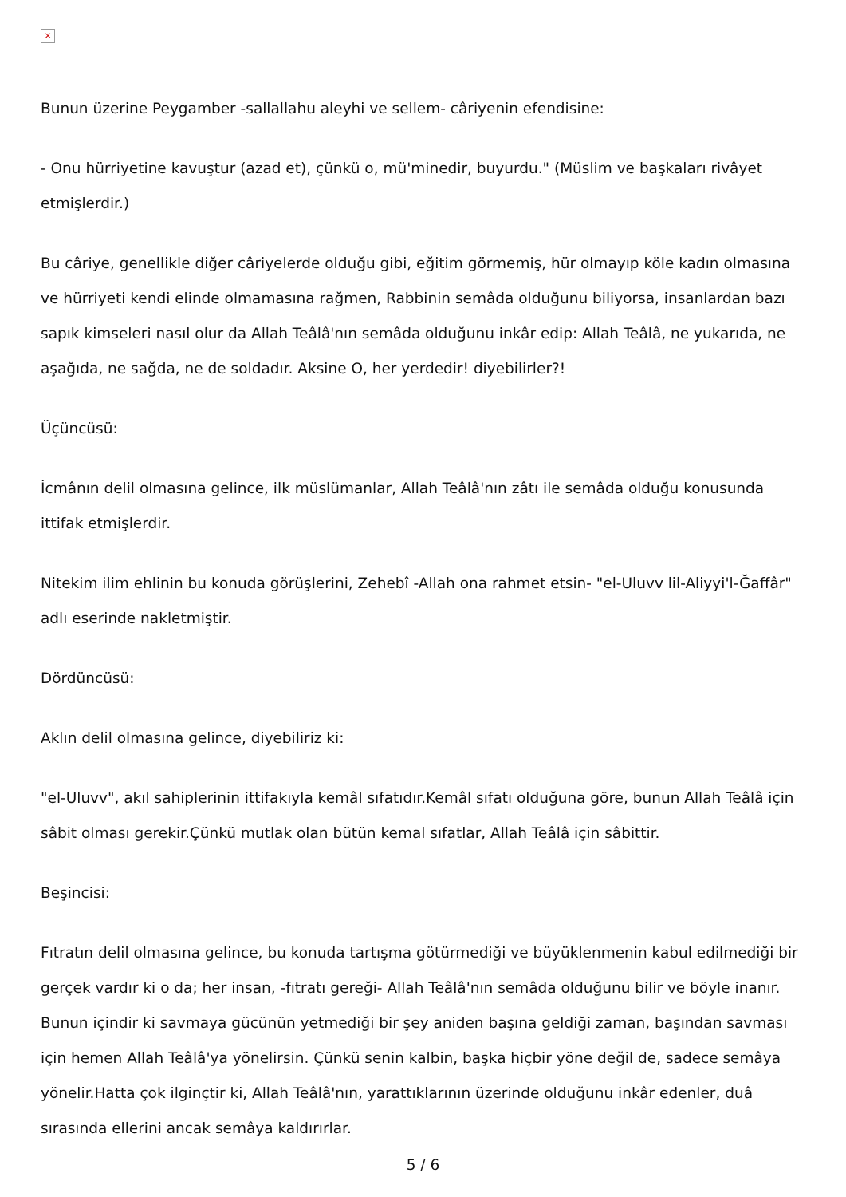×
Bunun üzerine Peygamber -sallallahu aleyhi ve sellem- câriyenin efendisine:
- Onu hürriyetine kavuştur (azad et), çünkü o, mü'minedir, buyurdu." (Müslim ve başkaları rivâyet etmişlerdir.)
Bu câriye, genellikle diğer câriyelerde olduğu gibi, eğitim görmemiş, hür olmayıp köle kadın olmasına ve hürriyeti kendi elinde olmamasına rağmen, Rabbinin semâda olduğunu biliyorsa, insanlardan bazı sapık kimseleri nasıl olur da Allah Teâlâ'nın semâda olduğunu inkâr edip: Allah Teâlâ, ne yukarıda, ne aşağıda, ne sağda, ne de soldadır. Aksine O, her yerdedir! diyebilirler?!
Üçüncüsü:
İcmânın delil olmasına gelince, ilk müslümanlar, Allah Teâlâ'nın zâtı ile semâda olduğu konusunda ittifak etmişlerdir.
Nitekim ilim ehlinin bu konuda görüşlerini, Zehebî -Allah ona rahmet etsin- "el-Uluvv lil-Aliyyi'l-Ğaffâr" adlı eserinde nakletmiştir.
Dördüncüsü:
Aklın delil olmasına gelince, diyebiliriz ki:
"el-Uluvv", akıl sahiplerinin ittifakıyla kemâl sıfatıdır.Kemâl sıfatı olduğuna göre, bunun Allah Teâlâ için sâbit olması gerekir.Çünkü mutlak olan bütün kemal sıfatlar, Allah Teâlâ için sâbittir.
Beşincisi:
Fıtratın delil olmasına gelince, bu konuda tartışma götürmediği ve büyüklenmenin kabul edilmediği bir gerçek vardır ki o da; her insan, -fıtratı gereği- Allah Teâlâ'nın semâda olduğunu bilir ve böyle inanır. Bunun içindir ki savmaya gücünün yetmediği bir şey aniden başına geldiği zaman, başından savması için hemen Allah Teâlâ'ya yönelirsin. Çünkü senin kalbin, başka hiçbir yöne değil de, sadece semâya yönelir.Hatta çok ilginçtir ki, Allah Teâlâ'nın, yarattıklarının üzerinde olduğunu inkâr edenler, duâ sırasında ellerini ancak semâya kaldırırlar.
5 / 6